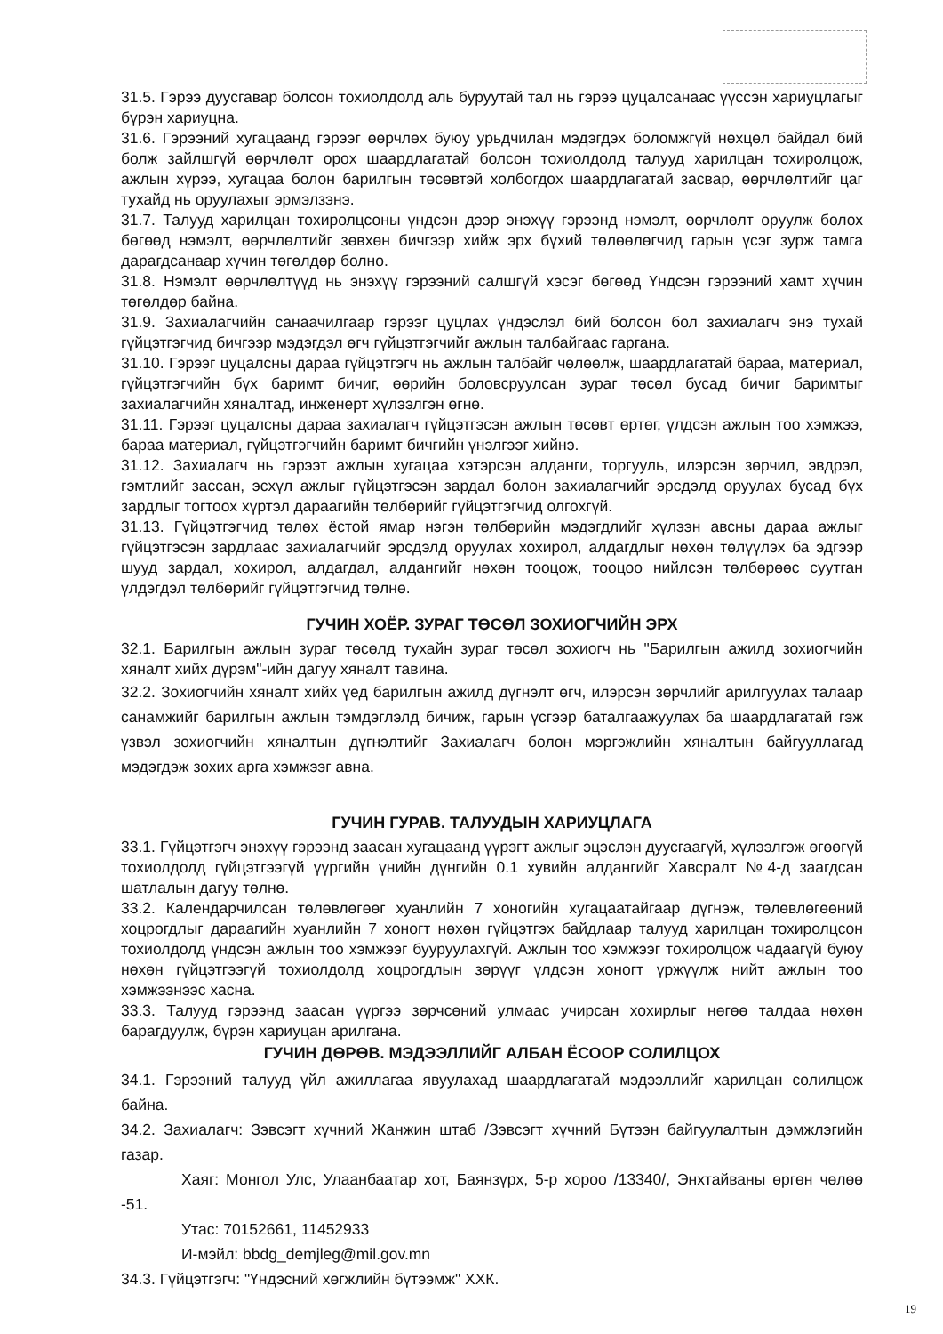31.5. Гэрээ дуусгавар болсон тохиолдолд аль буруутай тал нь гэрээ цуцалсанаас үүссэн хариуцлагыг бүрэн хариуцна.
31.6. Гэрээний хугацаанд гэрээг өөрчлөх буюу урьдчилан мэдэгдэх боломжгүй нөхцөл байдал бий болж зайлшгүй өөрчлөлт орох шаардлагатай болсон тохиолдолд талууд харилцан тохиролцож, ажлын хүрээ, хугацаа болон барилгын төсөвтэй холбогдох шаардлагатай засвар, өөрчлөлтийг цаг тухайд нь оруулахыг эрмэлзэнэ.
31.7. Талууд харилцан тохиролцсоны үндсэн дээр энэхүү гэрээнд нэмэлт, өөрчлөлт оруулж болох бөгөөд нэмэлт, өөрчлөлтийг зөвхөн бичгээр хийж эрх бүхий төлөөлөгчид гарын үсэг зурж тамга дарагдсанаар хүчин төгөлдөр болно.
31.8. Нэмэлт өөрчлөлтүүд нь энэхүү гэрээний салшгүй хэсэг бөгөөд Үндсэн гэрээний хамт хүчин төгөлдөр байна.
31.9. Захиалагчийн санаачилгаар гэрээг цуцлах үндэслэл бий болсон бол захиалагч энэ тухай гүйцэтгэгчид бичгээр мэдэгдэл өгч гүйцэтгэгчийг ажлын талбайгаас гаргана.
31.10. Гэрээг цуцалсны дараа гүйцэтгэгч нь ажлын талбайг чөлөөлж, шаардлагатай бараа, материал, гүйцэтгэгчийн бүх баримт бичиг, өөрийн боловсруулсан зураг төсөл бусад бичиг баримтыг захиалагчийн хяналтад, инженерт хүлээлгэн өгнө.
31.11. Гэрээг цуцалсны дараа захиалагч гүйцэтгэсэн ажлын төсөвт өртөг, үлдсэн ажлын тоо хэмжээ, бараа материал, гүйцэтгэгчийн баримт бичгийн үнэлгээг хийнэ.
31.12. Захиалагч нь гэрээт ажлын хугацаа хэтэрсэн алданги, торгууль, илэрсэн зөрчил, эвдрэл, гэмтлийг зассан, эсхүл ажлыг гүйцэтгэсэн зардал болон захиалагчийг эрсдэлд оруулах бусад бүх зардлыг тогтоох хүртэл дараагийн төлбөрийг гүйцэтгэгчид олгохгүй.
31.13. Гүйцэтгэгчид төлөх ёстой ямар нэгэн төлбөрийн мэдэгдлийг хүлээн авсны дараа ажлыг гүйцэтгэсэн зардлаас захиалагчийг эрсдэлд оруулах хохирол, алдагдлыг нөхөн төлүүлэх ба эдгээр шууд зардал, хохирол, алдагдал, алдангийг нөхөн тооцож, тооцоо нийлсэн төлбөрөөс суутган үлдэгдэл төлбөрийг гүйцэтгэгчид төлнө.
ГУЧИН ХОЁР. ЗУРАГ ТӨСӨЛ ЗОХИОГЧИЙН ЭРХ
32.1. Барилгын ажлын зураг төсөлд тухайн зураг төсөл зохиогч нь "Барилгын ажилд зохиогчийн хяналт хийх дүрэм"-ийн дагуу хяналт тавина.
32.2. Зохиогчийн хяналт хийх үед барилгын ажилд дүгнэлт өгч, илэрсэн зөрчлийг арилгуулах талаар санамжийг барилгын ажлын тэмдэглэлд бичиж, гарын үсгээр баталгаажуулах ба шаардлагатай гэж үзвэл зохиогчийн хяналтын дүгнэлтийг Захиалагч болон мэргэжлийн хяналтын байгууллагад мэдэгдэж зохих арга хэмжээг авна.
ГУЧИН ГУРАВ. ТАЛУУДЫН ХАРИУЦЛАГА
33.1. Гүйцэтгэгч энэхүү гэрээнд заасан хугацаанд үүрэгт ажлыг эцэслэн дуусгаагүй, хүлээлгэж өгөөгүй тохиолдолд гүйцэтгээгүй үүргийн үнийн дүнгийн 0.1 хувийн алдангийг Хавсралт №4-д заагдсан шатлалын дагуу төлнө.
33.2. Календарчилсан төлөвлөгөөг хуанлийн 7 хоногийн хугацаатайгаар дүгнэж, төлөвлөгөөний хоцрогдлыг дараагийн хуанлийн 7 хоногт нөхөн гүйцэтгэх байдлаар талууд харилцан тохиролцсон тохиолдолд үндсэн ажлын тоо хэмжээг бууруулахгүй. Ажлын тоо хэмжээг тохиролцож чадаагүй буюу нөхөн гүйцэтгээгүй тохиолдолд хоцрогдлын зөрүүг үлдсэн хоногт үржүүлж нийт ажлын тоо хэмжээнээс хасна.
33.3. Талууд гэрээнд заасан үүргээ зөрчсөний улмаас учирсан хохирлыг нөгөө талдаа нөхөн барагдуулж, бүрэн хариуцан арилгана.
ГУЧИН ДӨРӨВ. МЭДЭЭЛЛИЙГ АЛБАН ЁСООР СОЛИЛЦОХ
34.1. Гэрээний талууд үйл ажиллагаа явуулахад шаардлагатай мэдээллийг харилцан солилцож байна.
34.2. Захиалагч: Зэвсэгт хүчний Жанжин штаб /Зэвсэгт хүчний Бүтээн байгуулалтын дэмжлэгийн газар.
Хаяг: Монгол Улс, Улаанбаатар хот, Баянзүрх, 5-р хороо /13340/, Энхтайваны өргөн чөлөө -51.
Утас: 70152661, 11452933
И-мэйл: bbdg_demjleg@mil.gov.mn
34.3. Гүйцэтгэгч: "Үндэсний хөгжлийн бүтээмж" ХХК.
19